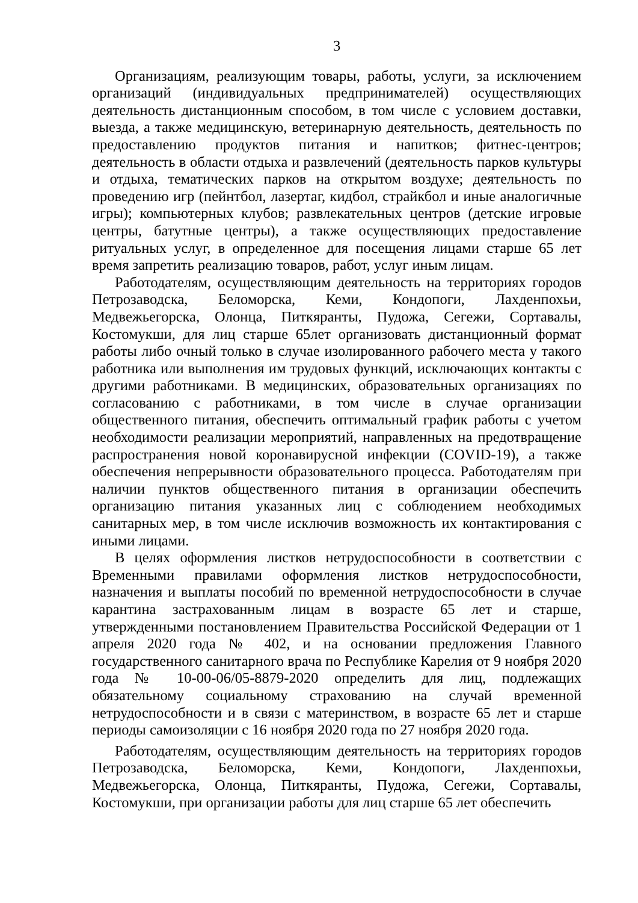3
Организациям, реализующим товары, работы, услуги, за исключением организаций (индивидуальных предпринимателей) осуществляющих деятельность дистанционным способом, в том числе с условием доставки, выезда, а также медицинскую, ветеринарную деятельность, деятельность по предоставлению продуктов питания и напитков; фитнес-центров; деятельность в области отдыха и развлечений (деятельность парков культуры и отдыха, тематических парков на открытом воздухе; деятельность по проведению игр (пейнтбол, лазертаг, кидбол, страйкбол и иные аналогичные игры); компьютерных клубов; развлекательных центров (детские игровые центры, батутные центры), а также осуществляющих предоставление ритуальных услуг, в определенное для посещения лицами старше 65 лет время запретить реализацию товаров, работ, услуг иным лицам.
Работодателям, осуществляющим деятельность на территориях городов Петрозаводска, Беломорска, Кеми, Кондопоги, Лахденпохьи, Медвежьегорска, Олонца, Питкяранты, Пудожа, Сегежи, Сортавалы, Костомукши, для лиц старше 65лет организовать дистанционный формат работы либо очный только в случае изолированного рабочего места у такого работника или выполнения им трудовых функций, исключающих контакты с другими работниками. В медицинских, образовательных организациях по согласованию с работниками, в том числе в случае организации общественного питания, обеспечить оптимальный график работы с учетом необходимости реализации мероприятий, направленных на предотвращение распространения новой коронавирусной инфекции (COVID-19), а также обеспечения непрерывности образовательного процесса. Работодателям при наличии пунктов общественного питания в организации обеспечить организацию питания указанных лиц с соблюдением необходимых санитарных мер, в том числе исключив возможность их контактирования с иными лицами.
В целях оформления листков нетрудоспособности в соответствии с Временными правилами оформления листков нетрудоспособности, назначения и выплаты пособий по временной нетрудоспособности в случае карантина застрахованным лицам в возрасте 65 лет и старше, утвержденными постановлением Правительства Российской Федерации от 1 апреля 2020 года № 402, и на основании предложения Главного государственного санитарного врача по Республике Карелия от 9 ноября 2020 года № 10-00-06/05-8879-2020 определить для лиц, подлежащих обязательному социальному страхованию на случай временной нетрудоспособности и в связи с материнством, в возрасте 65 лет и старше периоды самоизоляции с 16 ноября 2020 года по 27 ноября 2020 года.
Работодателям, осуществляющим деятельность на территориях городов Петрозаводска, Беломорска, Кеми, Кондопоги, Лахденпохьи, Медвежьегорска, Олонца, Питкяранты, Пудожа, Сегежи, Сортавалы, Костомукши, при организации работы для лиц старше 65 лет обеспечить